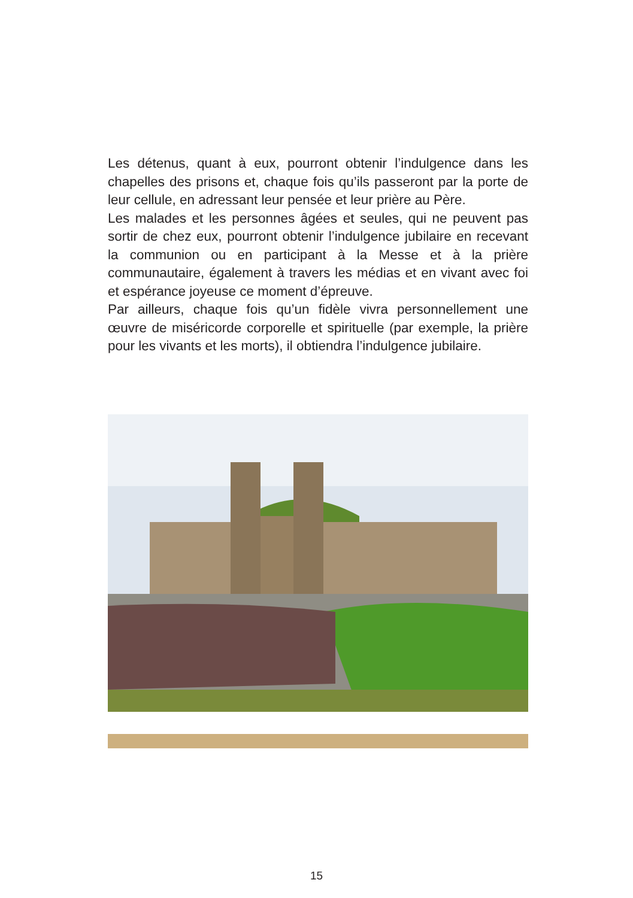Les détenus, quant à eux, pourront obtenir l’indulgence dans les chapelles des prisons et, chaque fois qu’ils passeront par la porte de leur cellule, en adressant leur pensée et leur prière au Père.
Les malades et les personnes âgées et seules, qui ne peuvent pas sortir de chez eux, pourront obtenir l’indulgence jubilaire en recevant la communion ou en participant à la Messe et à la prière communautaire, également à travers les médias et en vivant avec foi et espérance joyeuse ce moment d’épreuve.
Par ailleurs, chaque fois qu’un fidèle vivra personnellement une œuvre de miséricorde corporelle et spirituelle (par exemple, la prière pour les vivants et les morts), il obtiendra l’indulgence jubilaire.
15